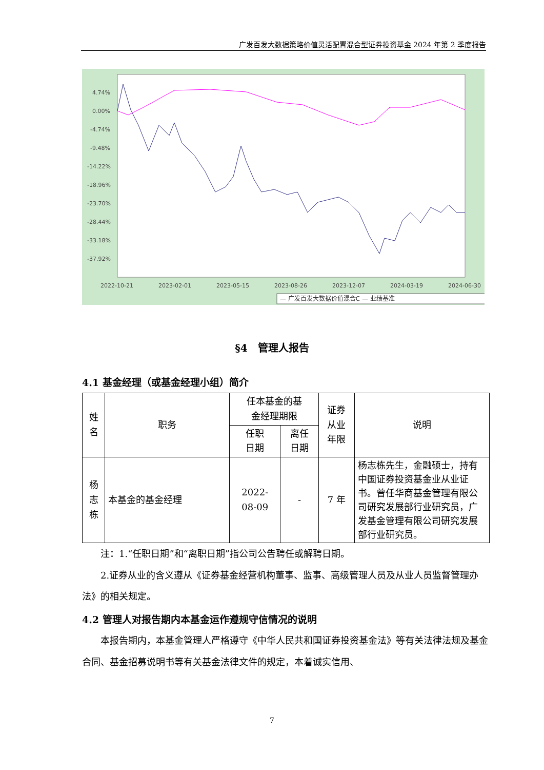广发百发大数据策略价值灵活配置混合型证券投资基金 2024 年第 2 季度报告
4.74%
0.00%
-4.74%
-9.48%
-14.22%
-18.96%
-23.70%
-28.44%
-33.18%
-37.92%
2022-10-21
2023-02-01
2023-05-15
2023-08-26
2023-12-07
2024-03-19
2024-06-30
— 广发百发大数据价值混合C — 业绩基准
§4　管理人报告
4.1 基金经理（或基金经理小组）简介
| 姓 名 | 职务 | 任本基金的基 金经理期限 | | 证券 从业 年限 | 说明 |
| --- | --- | --- | --- | --- | --- |
| | | 任职 日期 | 离任 日期 | | |
| 杨 志 栋 | 本基金的基金经理 | 2022- 08-09 | - | 7 年 | 杨志栋先生，金融硕士，持有中国证券投资基金业从业证书。曾任华商基金管理有限公司研究发展部行业研究员，广发基金管理有限公司研究发展部行业研究员。 |
注：1.“任职日期”和“离职日期”指公司公告聘任或解聘日期。
2.证券从业的含义遵从《证券基金经营机构董事、监事、高级管理人员及从业人员监督管理办法》的相关规定。
4.2 管理人对报告期内本基金运作遵规守信情况的说明
本报告期内，本基金管理人严格遵守《中华人民共和国证券投资基金法》等有关法律法规及基金合同、基金招募说明书等有关基金法律文件的规定，本着诚实信用、
7